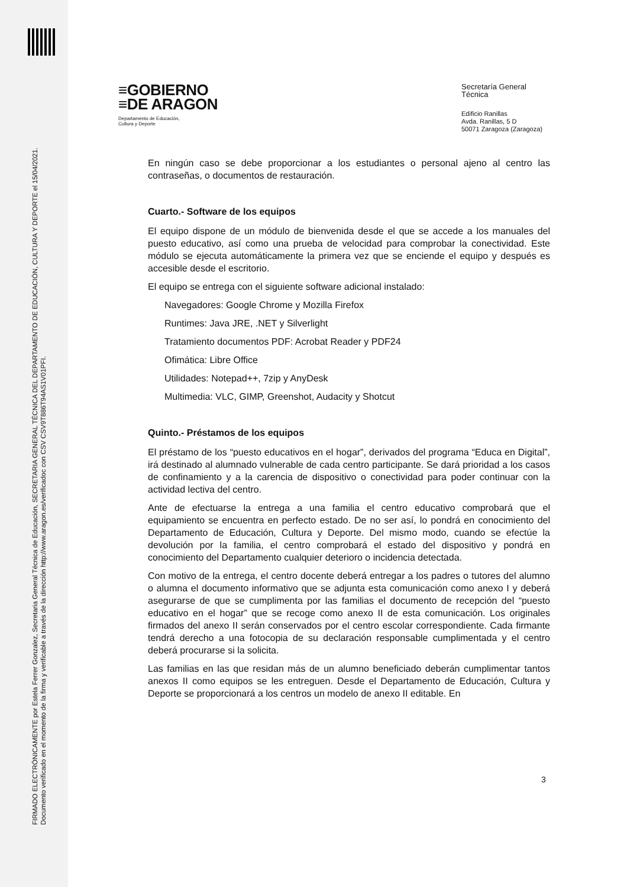FIRMADO ELECTRÓNICAMENTE por Estela Ferrer Gonzalez, Secretaria General Técnica de Educación, SECRETARIA GENERAL TÉCNICA DEL DEPARTAMENTO DE EDUCACIÓN, CULTURA Y DEPORTE el 15/04/2021.
Documento verificado en el momento de la firma y verificable a través de la dirección http://www.aragon.es/verificadoc con CSV CSV9T886T94AS1V01PFI.
≡GOBIERNO
≡DE ARAGON
Departamento de Educación,
Cultura y Deporte
Secretaría General Técnica
Edificio Ranillas
Avda. Ranillas, 5 D
50071 Zaragoza (Zaragoza)
En ningún caso se debe proporcionar a los estudiantes o personal ajeno al centro las contraseñas, o documentos de restauración.
Cuarto.- Software de los equipos
El equipo dispone de un módulo de bienvenida desde el que se accede a los manuales del puesto educativo, así como una prueba de velocidad para comprobar la conectividad. Este módulo se ejecuta automáticamente la primera vez que se enciende el equipo y después es accesible desde el escritorio.
El equipo se entrega con el siguiente software adicional instalado:
Navegadores: Google Chrome y Mozilla Firefox
Runtimes: Java JRE, .NET y Silverlight
Tratamiento documentos PDF: Acrobat Reader y PDF24
Ofimática: Libre Office
Utilidades: Notepad++, 7zip y AnyDesk
Multimedia: VLC, GIMP, Greenshot, Audacity y Shotcut
Quinto.- Préstamos de los equipos
El préstamo de los “puesto educativos en el hogar”, derivados del programa “Educa en Digital”, irá destinado al alumnado vulnerable de cada centro participante. Se dará prioridad a los casos de confinamiento y a la carencia de dispositivo o conectividad para poder continuar con la actividad lectiva del centro.
Ante de efectuarse la entrega a una familia el centro educativo comprobará que el equipamiento se encuentra en perfecto estado. De no ser así, lo pondrá en conocimiento del Departamento de Educación, Cultura y Deporte. Del mismo modo, cuando se efectúe la devolución por la familia, el centro comprobará el estado del dispositivo y pondrá en conocimiento del Departamento cualquier deterioro o incidencia detectada.
Con motivo de la entrega, el centro docente deberá entregar a los padres o tutores del alumno o alumna el documento informativo que se adjunta esta comunicación como anexo I y deberá asegurarse de que se cumplimenta por las familias el documento de recepción del “puesto educativo en el hogar” que se recoge como anexo II de esta comunicación. Los originales firmados del anexo II serán conservados por el centro escolar correspondiente. Cada firmante tendrá derecho a una fotocopia de su declaración responsable cumplimentada y el centro deberá procurarse si la solicita.
Las familias en las que residan más de un alumno beneficiado deberán cumplimentar tantos anexos II como equipos se les entreguen. Desde el Departamento de Educación, Cultura y Deporte se proporcionará a los centros un modelo de anexo II editable. En
3